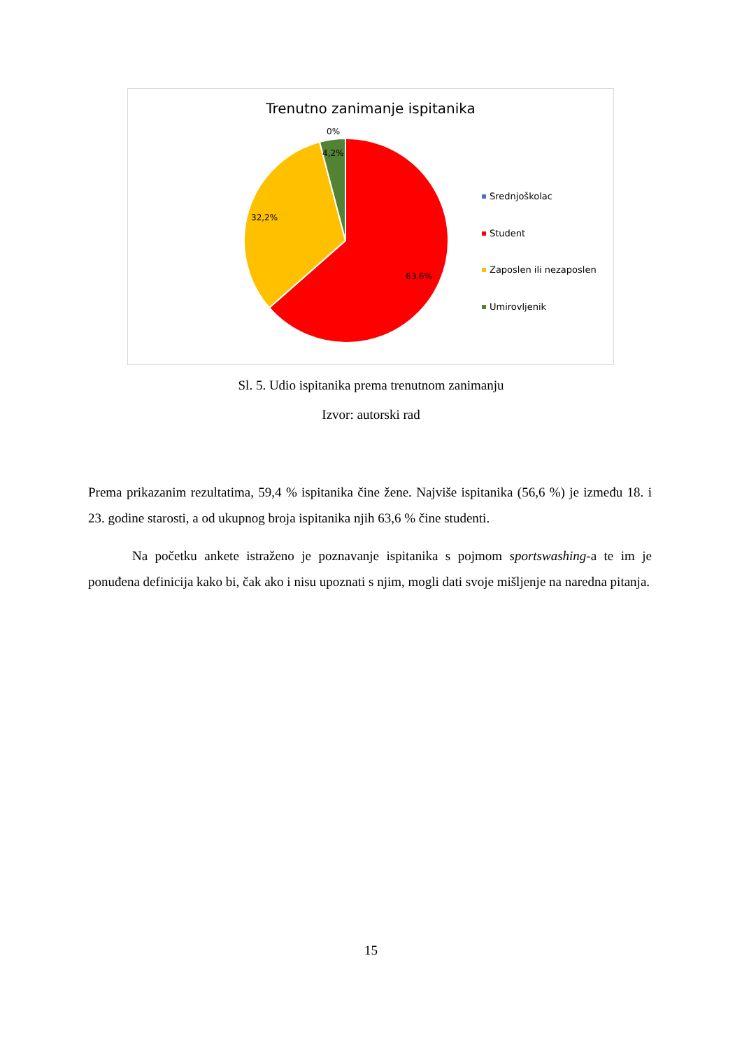Trenutno zanimanje ispitanika
0%
4,2%
32,2%
63,6%
Srednjoškolac
Student
Zaposlen ili nezaposlen
Umirovljenik
Sl. 5. Udio ispitanika prema trenutnom zanimanju
Izvor: autorski rad
Prema prikazanim rezultatima, 59,4 % ispitanika čine žene. Najviše ispitanika (56,6 %) je između 18. i 23. godine starosti, a od ukupnog broja ispitanika njih 63,6 % čine studenti.
Na početku ankete istraženo je poznavanje ispitanika s pojmom sportswashing-a te im je ponuđena definicija kako bi, čak ako i nisu upoznati s njim, mogli dati svoje mišljenje na naredna pitanja.
15